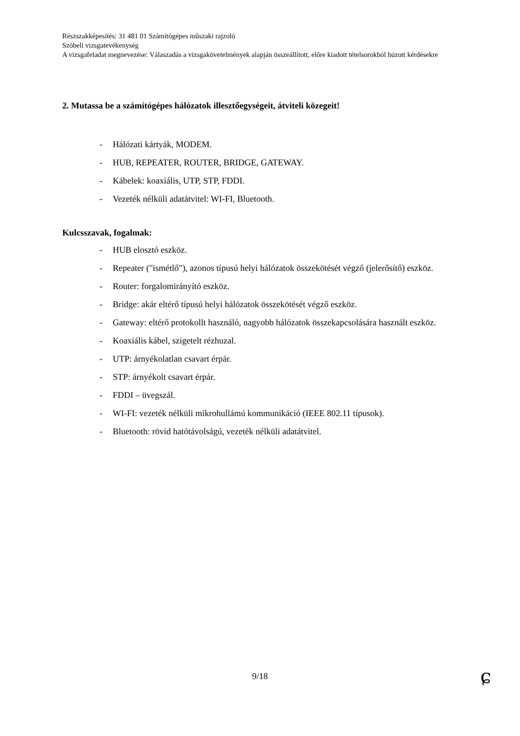Részszakképesítés: 31 481 01 Számítógépes műszaki rajzoló
Szóbeli vizsgatevékenység
A vizsgafeladat megnevezése: Válaszadás a vizsgakövetelmények alapján összeállított, előre kiadott tételsorokból húzott kérdésekre
2. Mutassa be a számítógépes hálózatok illesztőegységeit, átviteli közegeit!
- Hálózati kártyák, MODEM.
- HUB, REPEATER, ROUTER, BRIDGE, GATEWAY.
- Kábelek: koaxiális, UTP, STP, FDDI.
- Vezeték nélküli adatátvitel: WI-FI, Bluetooth.
Kulcsszavak, fogalmak:
- HUB elosztó eszköz.
- Repeater ("ismétlő"), azonos típusú helyi hálózatok összekötését végző (jelerősítő) eszköz.
- Router: forgalomirányító eszköz.
- Bridge: akár eltérő típusú helyi hálózatok összekötését végző eszköz.
- Gateway: eltérő protokollt használó, nagyobb hálózatok összekapcsolására használt eszköz.
- Koaxiális kábel, szigetelt rézhuzal.
- UTP: árnyékolatlan csavart érpár.
- STP: árnyékolt csavart érpár.
- FDDI – üvegszál.
- WI-FI: vezeték nélküli mikrohullámú kommunikáció (IEEE 802.11 típusok).
- Bluetooth: rövid hatótávolságú, vezeték nélküli adatátvitel.
9/18 ɕ